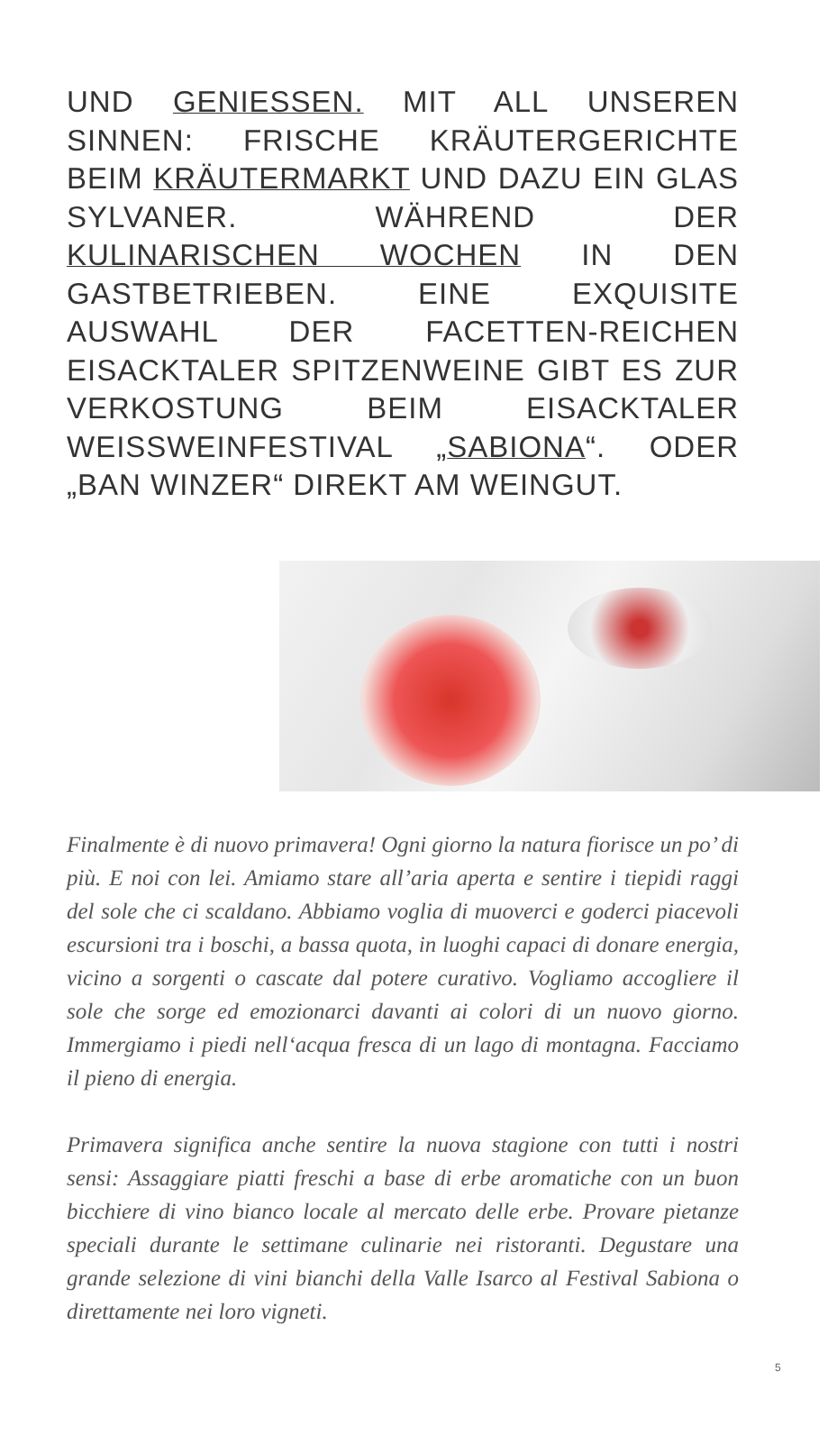UND GENIESSEN. MIT ALL UNSEREN SINNEN: FRISCHE KRÄUTERGERICHTE BEIM KRÄUTERMARKT UND DAZU EIN GLAS SYLVANER. WÄHREND DER KULINARISCHEN WOCHEN IN DEN GASTBETRIEBEN. EINE EXQUISITE AUSWAHL DER FACETTEN-REICHEN EISACKTALER SPITZENWEINE GIBT ES ZUR VERKOSTUNG BEIM EISACKTALER WEISSWEINFESTIVAL „SABIONA“. ODER „BAN WINZER“ DIREKT AM WEINGUT.
Finalmente è di nuovo primavera! Ogni giorno la natura fiorisce un po’ di più. E noi con lei. Amiamo stare all’aria aperta e sentire i tiepidi raggi del sole che ci scaldano. Abbiamo voglia di muoverci e goderci piacevoli escursioni tra i boschi, a bassa quota, in luoghi capaci di donare energia, vicino a sorgenti o cascate dal potere curativo. Vogliamo accogliere il sole che sorge ed emozionarci davanti ai colori di un nuovo giorno. Immergiamo i piedi nell‘acqua fresca di un lago di montagna. Facciamo il pieno di energia.
Primavera significa anche sentire la nuova stagione con tutti i nostri sensi: Assaggiare piatti freschi a base di erbe aromatiche con un buon bicchiere di vino bianco locale al mercato delle erbe. Provare pietanze speciali durante le settimane culinarie nei ristoranti. Degustare una grande selezione di vini bianchi della Valle Isarco al Festival Sabiona o direttamente nei loro vigneti.
5